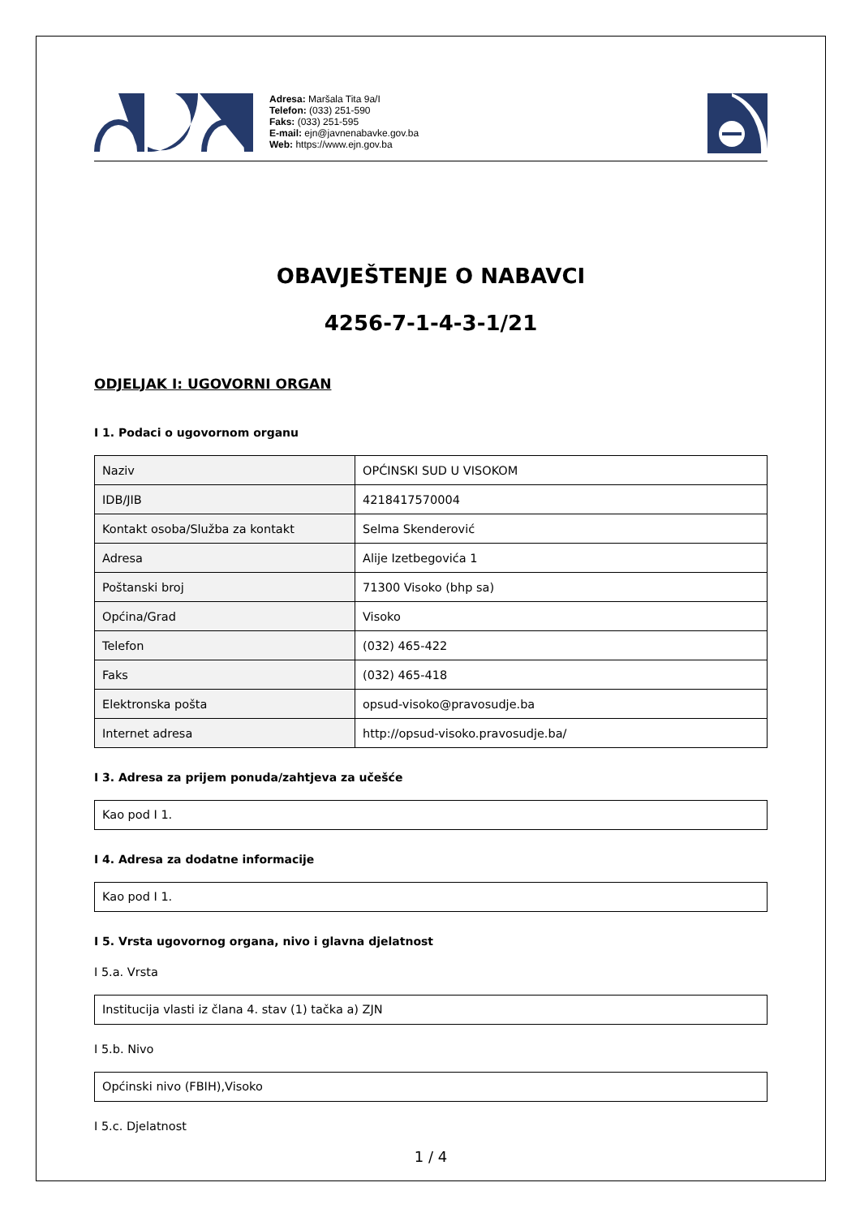Adresa: Maršala Tita 9a/I
Telefon: (033) 251-590
Faks: (033) 251-595
E-mail: ejn@javnenabavke.gov.ba
Web: https://www.ejn.gov.ba
OBAVJEŠTENJE O NABAVCI
4256-7-1-4-3-1/21
ODJELJAK I: UGOVORNI ORGAN
I 1. Podaci o ugovornom organu
| Naziv | OPĆINSKI SUD U VISOKOM |
| IDB/JIB | 4218417570004 |
| Kontakt osoba/Služba za kontakt | Selma Skenderović |
| Adresa | Alije Izetbegovića 1 |
| Poštanski broj | 71300 Visoko (bhp sa) |
| Općina/Grad | Visoko |
| Telefon | (032) 465-422 |
| Faks | (032) 465-418 |
| Elektronska pošta | opsud-visoko@pravosudje.ba |
| Internet adresa | http://opsud-visoko.pravosudje.ba/ |
I 3. Adresa za prijem ponuda/zahtjeva za učešće
Kao pod I 1.
I 4. Adresa za dodatne informacije
Kao pod I 1.
I 5. Vrsta ugovornog organa, nivo i glavna djelatnost
I 5.a. Vrsta
Institucija vlasti iz člana 4. stav (1) tačka a) ZJN
I 5.b. Nivo
Općinski nivo (FBIH),Visoko
I 5.c. Djelatnost
1 / 4